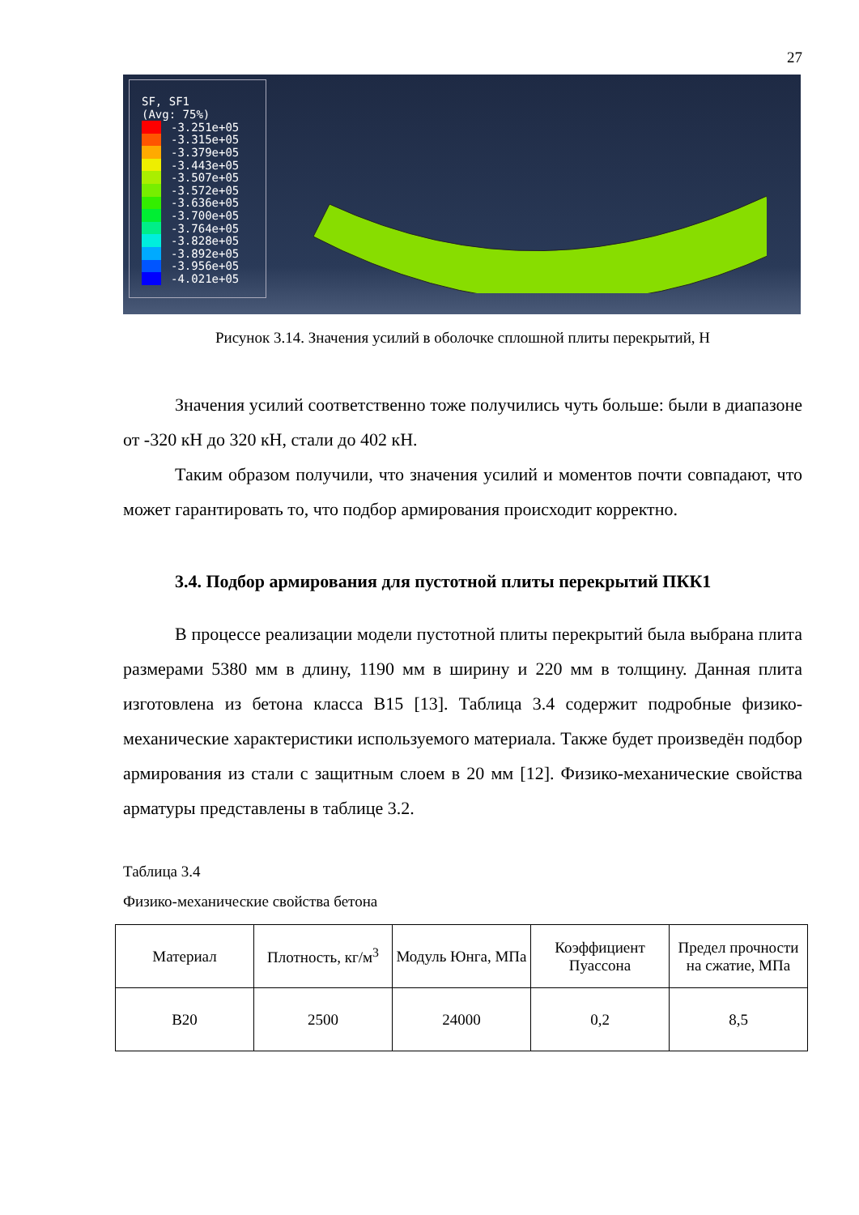27
SF, SF1
(Avg: 75%)
-3.251e+05
-3.315e+05
-3.379e+05
-3.443e+05
-3.507e+05
-3.572e+05
-3.636e+05
-3.700e+05
-3.764e+05
-3.828e+05
-3.892e+05
-3.956e+05
-4.021e+05
Рисунок 3.14. Значения усилий в оболочке сплошной плиты перекрытий, Н
Значения усилий соответственно тоже получились чуть больше: были в диапазоне от -320 кН до 320 кН, стали до 402 кН.
Таким образом получили, что значения усилий и моментов почти совпадают, что может гарантировать то, что подбор армирования происходит корректно.
3.4. Подбор армирования для пустотной плиты перекрытий ПКК1
В процессе реализации модели пустотной плиты перекрытий была выбрана плита размерами 5380 мм в длину, 1190 мм в ширину и 220 мм в толщину. Данная плита изготовлена из бетона класса В15 [13]. Таблица 3.4 содержит подробные физико-механические характеристики используемого материала. Также будет произведён подбор армирования из стали с защитным слоем в 20 мм [12]. Физико-механические свойства арматуры представлены в таблице 3.2.
Таблица 3.4
Физико-механические свойства бетона
| Материал | Плотность, кг/м<sup>3</sup> | Модуль Юнга, МПа | Коэффициент Пуассона | Предел прочности на сжатие, МПа |
| --- | --- | --- | --- | --- |
| В20 | 2500 | 24000 | 0,2 | 8,5 |